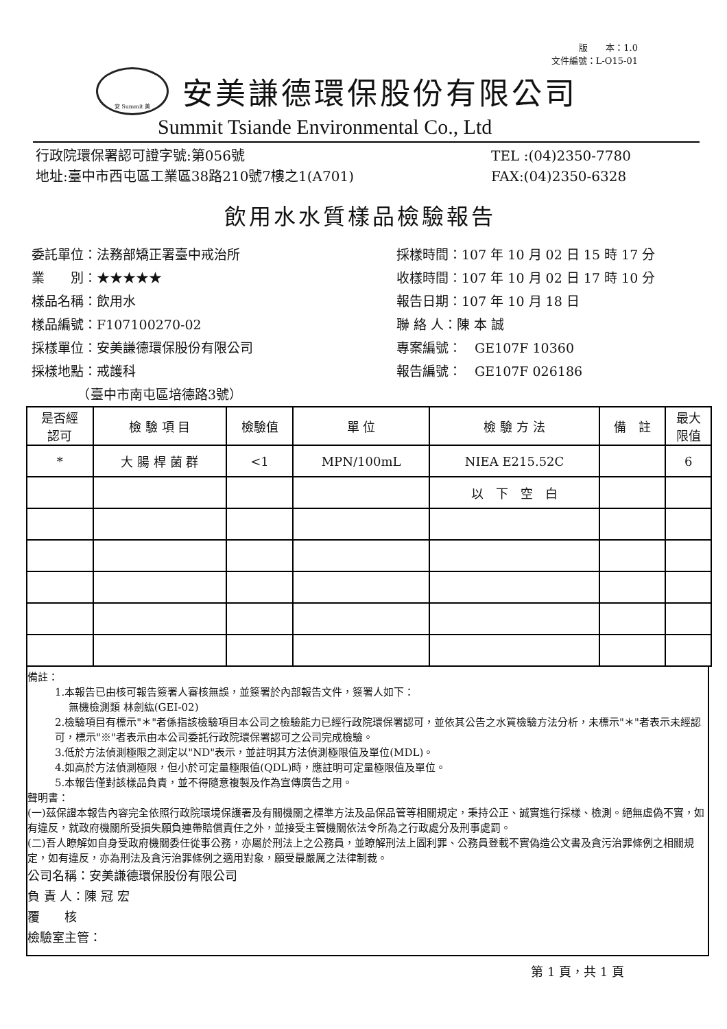版　　本：1.0
文件編號：L-O15-01
安 Summit 美
安美謙德環保股份有限公司
Summit Tsiande Environmental Co., Ltd
行政院環保署認可證字號:第056號
地址:臺中市西屯區工業區38路210號7樓之1(A701)
TEL :(04)2350-7780
FAX:(04)2350-6328
飲用水水質樣品檢驗報告
委託單位：法務部矯正署臺中戒治所
業　　別：★★★★★
樣品名稱：飲用水
樣品編號：F107100270-02
採樣單位：安美謙德環保股份有限公司
採樣地點：戒護科
　　　　（臺中市南屯區培德路3號）
採樣時間：107 年 10 月 02 日 15 時 17 分
收樣時間：107 年 10 月 02 日 17 時 10 分
報告日期：107 年 10 月 18 日
聯 絡 人：陳 本 誠
專案編號：　GE107F 10360
報告編號：　GE107F 026186
| 是否經 認可 | 檢 驗 項 目 | 檢驗值 | 單 位 | 檢 驗 方 法 | 備 註 | 最大 限值 |
| --- | --- | --- | --- | --- | --- | --- |
| * | 大 腸 桿 菌 群 | <1 | MPN/100mL | NIEA E215.52C | | 6 |
| | | | | 以 下 空 白 | | |
備註：
1.本報告已由核可報告簽署人審核無誤，並簽署於內部報告文件，簽署人如下：
無機檢測類 林劍紘(GEI-02)
2.檢驗項目有標示"＊"者係指該檢驗項目本公司之檢驗能力已經行政院環保署認可，並依其公告之水質檢驗方法分析，未標示"＊"者表示未經認可，標示"※"者表示由本公司委託行政院環保署認可之公司完成檢驗。
3.低於方法偵測極限之測定以"ND"表示，並註明其方法偵測極限值及單位(MDL)。
4.如高於方法偵測極限，但小於可定量極限值(QDL)時，應註明可定量極限值及單位。
5.本報告僅對該樣品負責，並不得隨意複製及作為宣傳廣告之用。
聲明書：
(一)茲保證本報告內容完全依照行政院環境保護署及有關機關之標準方法及品保品管等相關規定，秉持公正、誠實進行採樣、檢測。絕無虛偽不實，如有違反，就政府機關所受損失願負連帶賠償責任之外，並接受主管機關依法令所為之行政處分及刑事處罰。
(二)吾人瞭解如自身受政府機關委任從事公務，亦屬於刑法上之公務員，並瞭解刑法上圖利罪、公務員登載不實偽造公文書及貪污治罪條例之相關規定，如有違反，亦為刑法及貪污治罪條例之適用對象，願受最嚴厲之法律制裁。
公司名稱：安美謙德環保股份有限公司
負 責 人：陳 冠 宏
覆　　核
檢驗室主管：
第 1 頁，共 1 頁